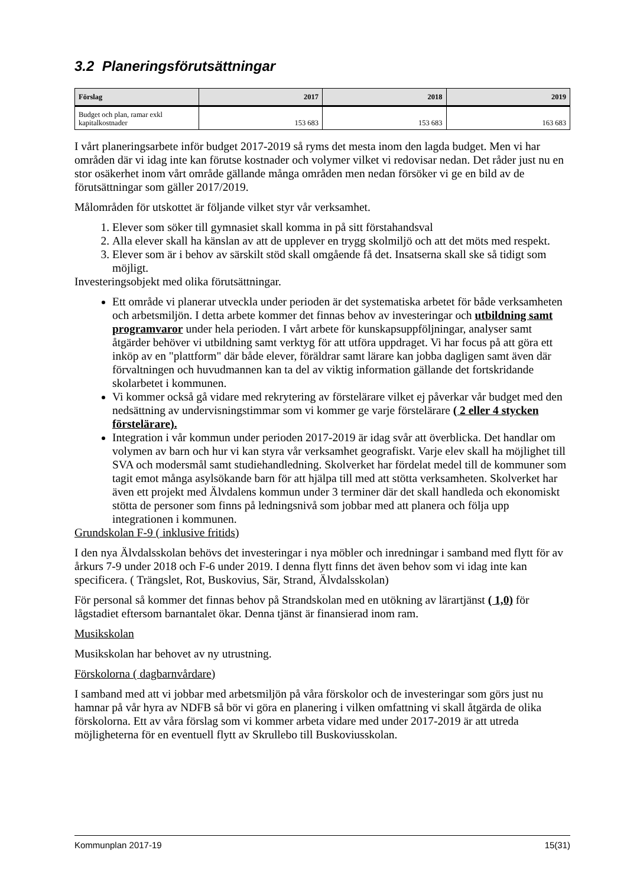3.2 Planeringsförutsättningar
| Förslag | 2017 | 2018 | 2019 |
| --- | --- | --- | --- |
| Budget och plan, ramar exkl kapitalkostnader | 153 683 | 153 683 | 163 683 |
I vårt planeringsarbete inför budget 2017-2019 så ryms det mesta inom den lagda budget. Men vi har områden där vi idag inte kan förutse kostnader och volymer vilket vi redovisar nedan. Det råder just nu en stor osäkerhet inom vårt område gällande många områden men nedan försöker vi ge en bild av de förutsättningar som gäller 2017/2019.
Målområden för utskottet är följande vilket styr vår verksamhet.
1. Elever som söker till gymnasiet skall komma in på sitt förstahandsval
2. Alla elever skall ha känslan av att de upplever en trygg skolmiljö och att det möts med respekt.
3. Elever som är i behov av särskilt stöd skall omgående få det. Insatserna skall ske så tidigt som möjligt.
Investeringsobjekt med olika förutsättningar.
Ett område vi planerar utveckla under perioden är det systematiska arbetet för både verksamheten och arbetsmiljön. I detta arbete kommer det finnas behov av investeringar och utbildning samt programvaror under hela perioden. I vårt arbete för kunskapsuppföljningar, analyser samt åtgärder behöver vi utbildning samt verktyg för att utföra uppdraget. Vi har focus på att göra ett inköp av en "plattform" där både elever, föräldrar samt lärare kan jobba dagligen samt även där förvaltningen och huvudmannen kan ta del av viktig information gällande det fortskridande skolarbetet i kommunen.
Vi kommer också gå vidare med rekrytering av förstelärare vilket ej påverkar vår budget med den nedsättning av undervisningstimmar som vi kommer ge varje förstelärare ( 2 eller 4 stycken förstelärare).
Integration i vår kommun under perioden 2017-2019 är idag svår att överblicka. Det handlar om volymen av barn och hur vi kan styra vår verksamhet geografiskt. Varje elev skall ha möjlighet till SVA och modersmål samt studiehandledning. Skolverket har fördelat medel till de kommuner som tagit emot många asylsökande barn för att hjälpa till med att stötta verksamheten. Skolverket har även ett projekt med Älvdalens kommun under 3 terminer där det skall handleda och ekonomiskt stötta de personer som finns på ledningsnivå som jobbar med att planera och följa upp integrationen i kommunen.
Grundskolan F-9 ( inklusive fritids)
I den nya Älvdalsskolan behövs det investeringar i nya möbler och inredningar i samband med flytt för av årkurs 7-9 under 2018 och F-6 under 2019. I denna flytt finns det även behov som vi idag inte kan specificera. ( Trängslet, Rot, Buskovius, Sär, Strand, Älvdalsskolan)
För personal så kommer det finnas behov på Strandskolan med en utökning av lärartjänst ( 1,0) för lågstadiet eftersom barnantalet ökar. Denna tjänst är finansierad inom ram.
Musikskolan
Musikskolan har behovet av ny utrustning.
Förskolorna ( dagbarnvårdare)
I samband med att vi jobbar med arbetsmiljön på våra förskolor och de investeringar som görs just nu hamnar på vår hyra av NDFB så bör vi göra en planering i vilken omfattning vi skall åtgärda de olika förskolorna. Ett av våra förslag som vi kommer arbeta vidare med under 2017-2019 är att utreda möjligheterna för en eventuell flytt av Skrullebo till Buskoviusskolan.
Kommunplan 2017-19 15(31)